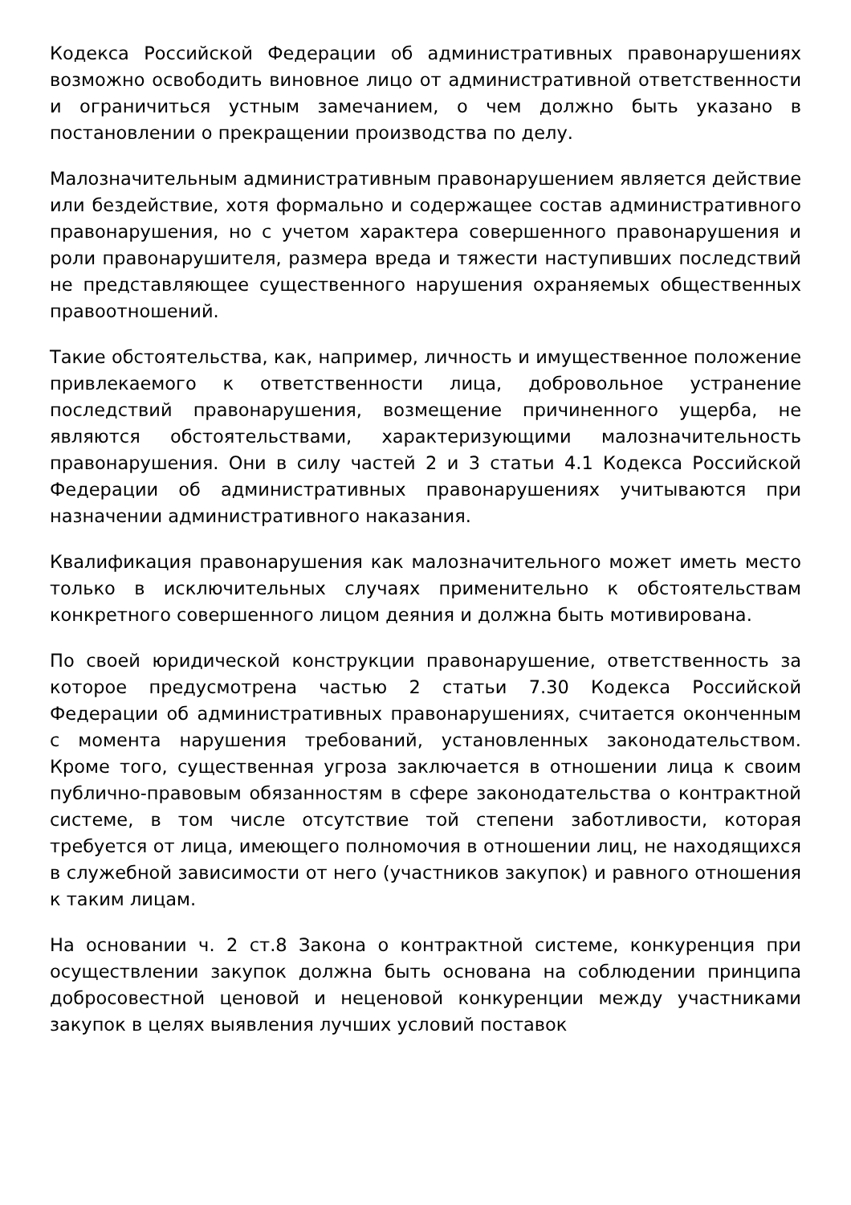Кодекса Российской Федерации об административных правонарушениях возможно освободить виновное лицо от административной ответственности и ограничиться устным замечанием, о чем должно быть указано в постановлении о прекращении производства по делу.
Малозначительным административным правонарушением является действие или бездействие, хотя формально и содержащее состав административного правонарушения, но с учетом характера совершенного правонарушения и роли правонарушителя, размера вреда и тяжести наступивших последствий не представляющее существенного нарушения охраняемых общественных правоотношений.
Такие обстоятельства, как, например, личность и имущественное положение привлекаемого к ответственности лица, добровольное устранение последствий правонарушения, возмещение причиненного ущерба, не являются обстоятельствами, характеризующими малозначительность правонарушения. Они в силу частей 2 и 3 статьи 4.1 Кодекса Российской Федерации об административных правонарушениях учитываются при назначении административного наказания.
Квалификация правонарушения как малозначительного может иметь место только в исключительных случаях применительно к обстоятельствам конкретного совершенного лицом деяния и должна быть мотивирована.
По своей юридической конструкции правонарушение, ответственность за которое предусмотрена частью 2 статьи 7.30 Кодекса Российской Федерации об административных правонарушениях, считается оконченным с момента нарушения требований, установленных законодательством. Кроме того, существенная угроза заключается в отношении лица к своим публично-правовым обязанностям в сфере законодательства о контрактной системе, в том числе отсутствие той степени заботливости, которая требуется от лица, имеющего полномочия в отношении лиц, не находящихся в служебной зависимости от него (участников закупок) и равного отношения к таким лицам.
На основании ч. 2 ст.8 Закона о контрактной системе, конкуренция при осуществлении закупок должна быть основана на соблюдении принципа добросовестной ценовой и неценовой конкуренции между участниками закупок в целях выявления лучших условий поставок